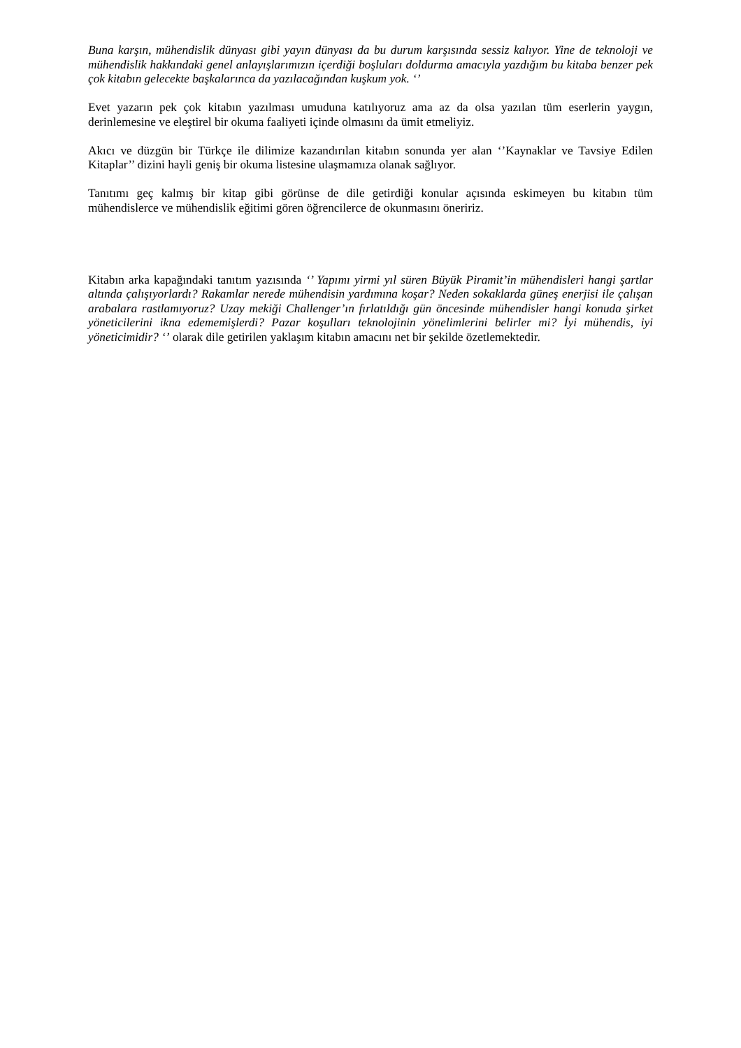Buna karşın, mühendislik dünyası gibi yayın dünyası da bu durum karşısında sessiz kalıyor. Yine de teknoloji ve mühendislik hakkındaki genel anlayışlarımızın içerdiği boşluları doldurma amacıyla yazdığım bu kitaba benzer pek çok kitabın gelecekte başkalarınca da yazılacağından kuşkum yok. ‘’
Evet yazarın pek çok kitabın yazılması umuduna katılıyoruz ama az da olsa yazılan tüm eserlerin yaygın, derinlemesine ve eleştirel bir okuma faaliyeti içinde olmasını da ümit etmeliyiz.
Akıcı ve düzgün bir Türkçe ile dilimize kazandırılan kitabın sonunda yer alan ‘’Kaynaklar ve Tavsiye Edilen Kitaplar’’ dizini hayli geniş bir okuma listesine ulaşmamıza olanak sağlıyor.
Tanıtımı geç kalmış bir kitap gibi görünse de dile getirdiği konular açısında eskimeyen bu kitabın tüm mühendislerce ve mühendislik eğitimi gören öğrencilerce de okunmasını öneririz.
Kitabın arka kapağındaki tanıtım yazısında ‘’ Yapımı yirmi yıl süren Büyük Piramit’in mühendisleri hangi şartlar altında çalışıyorlardı? Rakamlar nerede mühendisin yardımına koşar? Neden sokaklarda güneş enerjisi ile çalışan arabalara rastlamıyoruz? Uzay mekiği Challenger’ın fırlatıldığı gün öncesinde mühendisler hangi konuda şirket yöneticilerini ikna edememişlerdi? Pazar koşulları teknolojinin yönelimlerini belirler mi? İyi mühendis, iyi yöneticimidir? ‘’ olarak dile getirilen yaklaşım kitabın amacını net bir şekilde özetlemektedir.